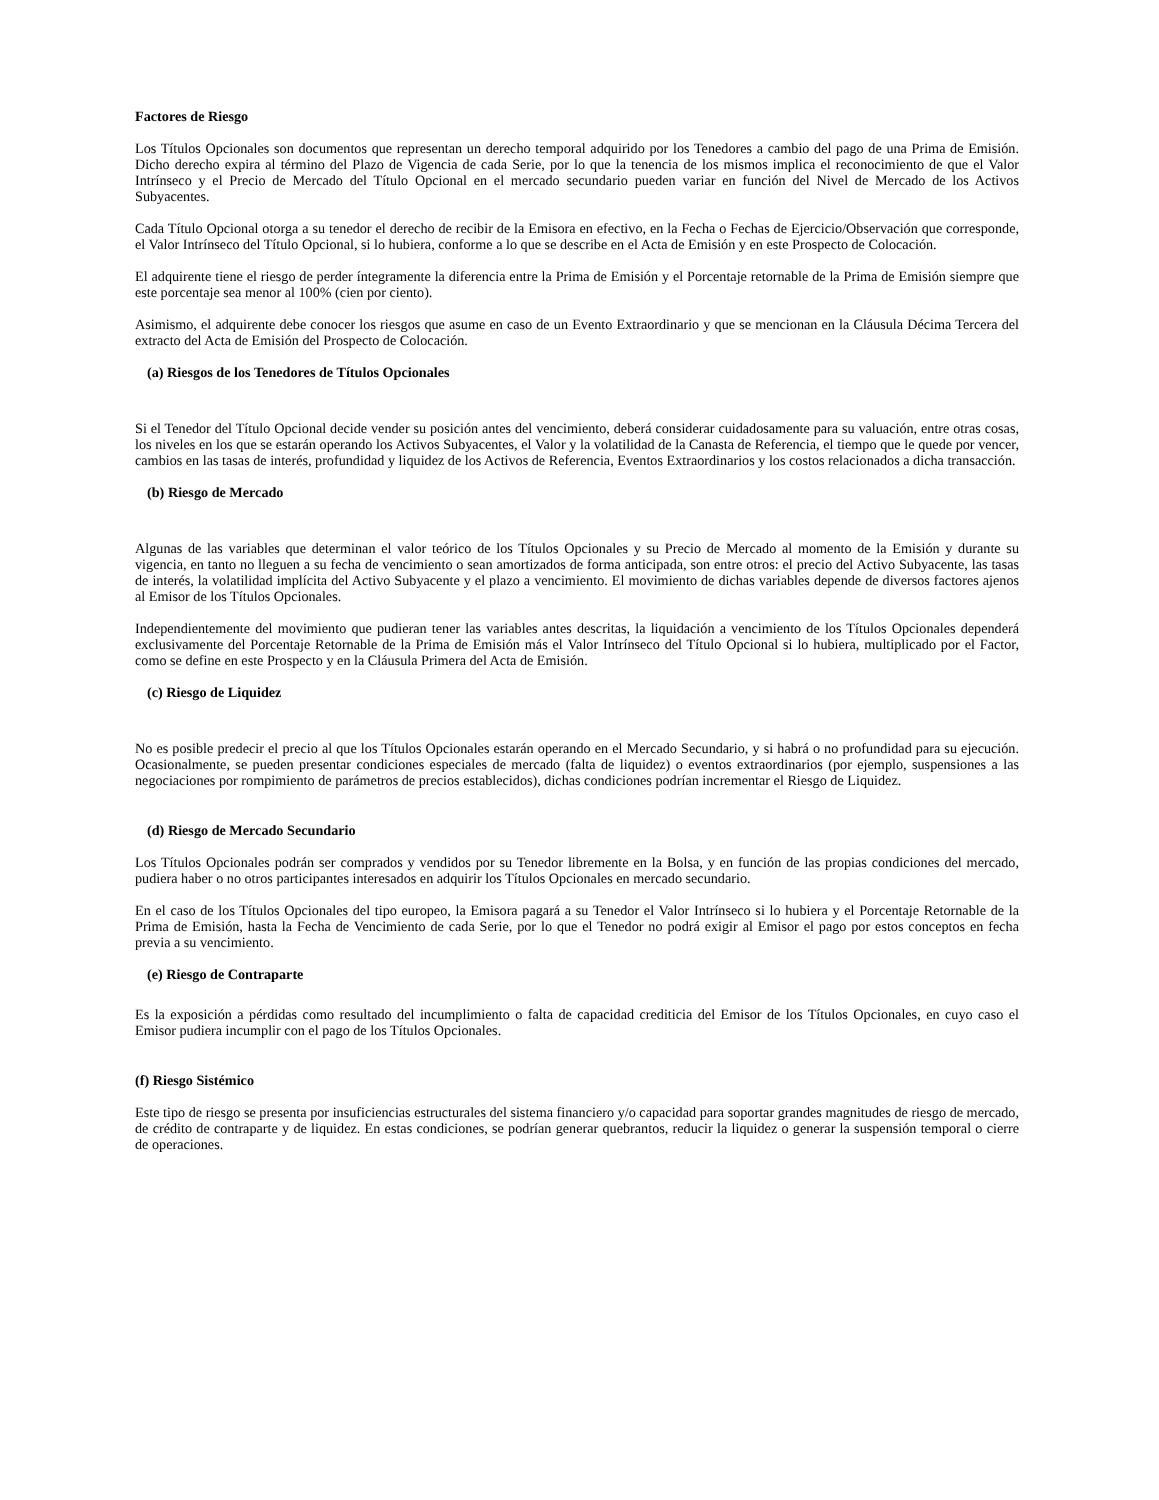Factores de Riesgo
Los Títulos Opcionales son documentos que representan un derecho temporal adquirido por los Tenedores a cambio del pago de una Prima de Emisión. Dicho derecho expira al término del Plazo de Vigencia de cada Serie, por lo que la tenencia de los mismos implica el reconocimiento de que el Valor Intrínseco y el Precio de Mercado del Título Opcional en el mercado secundario pueden variar en función del Nivel de Mercado de los Activos Subyacentes.
Cada Título Opcional otorga a su tenedor el derecho de recibir de la Emisora en efectivo, en la Fecha o Fechas de Ejercicio/Observación que corresponde, el Valor Intrínseco del Título Opcional, si lo hubiera, conforme a lo que se describe en el Acta de Emisión y en este Prospecto de Colocación.
El adquirente tiene el riesgo de perder íntegramente la diferencia entre la Prima de Emisión y el Porcentaje retornable de la Prima de Emisión siempre que este porcentaje sea menor al 100% (cien por ciento).
Asimismo, el adquirente debe conocer los riesgos que asume en caso de un Evento Extraordinario y que se mencionan en la Cláusula Décima Tercera del extracto del Acta de Emisión del Prospecto de Colocación.
(a) Riesgos de los Tenedores de Títulos Opcionales
Si el Tenedor del Título Opcional decide vender su posición antes del vencimiento, deberá considerar cuidadosamente para su valuación, entre otras cosas, los niveles en los que se estarán operando los Activos Subyacentes, el Valor y la volatilidad de la Canasta de Referencia, el tiempo que le quede por vencer, cambios en las tasas de interés, profundidad y liquidez de los Activos de Referencia, Eventos Extraordinarios y los costos relacionados a dicha transacción.
(b) Riesgo de Mercado
Algunas de las variables que determinan el valor teórico de los Títulos Opcionales y su Precio de Mercado al momento de la Emisión y durante su vigencia, en tanto no lleguen a su fecha de vencimiento o sean amortizados de forma anticipada, son entre otros: el precio del Activo Subyacente, las tasas de interés, la volatilidad implícita del Activo Subyacente y el plazo a vencimiento. El movimiento de dichas variables depende de diversos factores ajenos al Emisor de los Títulos Opcionales.
Independientemente del movimiento que pudieran tener las variables antes descritas, la liquidación a vencimiento de los Títulos Opcionales dependerá exclusivamente del Porcentaje Retornable de la Prima de Emisión más el Valor Intrínseco del Título Opcional si lo hubiera, multiplicado por el Factor, como se define en este Prospecto y en la Cláusula Primera del Acta de Emisión.
(c) Riesgo de Liquidez
No es posible predecir el precio al que los Títulos Opcionales estarán operando en el Mercado Secundario, y si habrá o no profundidad para su ejecución. Ocasionalmente, se pueden presentar condiciones especiales de mercado (falta de liquidez) o eventos extraordinarios (por ejemplo, suspensiones a las negociaciones por rompimiento de parámetros de precios establecidos), dichas condiciones podrían incrementar el Riesgo de Liquidez.
(d) Riesgo de Mercado Secundario
Los Títulos Opcionales podrán ser comprados y vendidos por su Tenedor libremente en la Bolsa, y en función de las propias condiciones del mercado, pudiera haber o no otros participantes interesados en adquirir los Títulos Opcionales en mercado secundario.
En el caso de los Títulos Opcionales del tipo europeo, la Emisora pagará a su Tenedor el Valor Intrínseco si lo hubiera y el Porcentaje Retornable de la Prima de Emisión, hasta la Fecha de Vencimiento de cada Serie, por lo que el Tenedor no podrá exigir al Emisor el pago por estos conceptos en fecha previa a su vencimiento.
(e) Riesgo de Contraparte
Es la exposición a pérdidas como resultado del incumplimiento o falta de capacidad crediticia del Emisor de los Títulos Opcionales, en cuyo caso el Emisor pudiera incumplir con el pago de los Títulos Opcionales.
(f) Riesgo Sistémico
Este tipo de riesgo se presenta por insuficiencias estructurales del sistema financiero y/o capacidad para soportar grandes magnitudes de riesgo de mercado, de crédito de contraparte y de liquidez. En estas condiciones, se podrían generar quebrantos, reducir la liquidez o generar la suspensión temporal o cierre de operaciones.